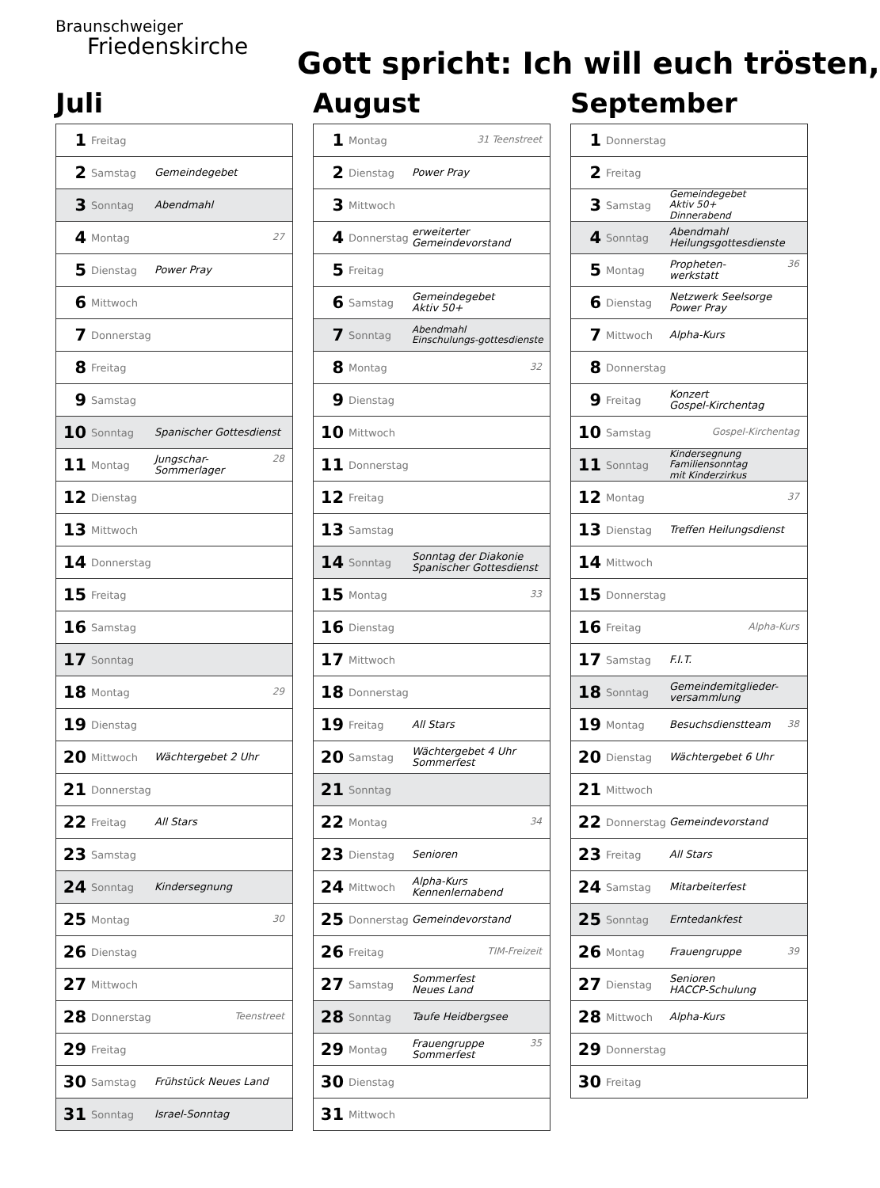Braunschweiger
Friedenskirche
Gott spricht: Ich will euch trösten,
Juli
| 1 | Freitag | |
| 2 | Samstag | Gemeindegebet |
| 3 | Sonntag | Abendmahl |
| 4 | Montag | 27 |
| 5 | Dienstag | Power Pray |
| 6 | Mittwoch | |
| 7 | Donnerstag | |
| 8 | Freitag | |
| 9 | Samstag | |
| 10 | Sonntag | Spanischer Gottesdienst |
| 11 | Montag | 28 Jungschar-Sommerlager |
| 12 | Dienstag | |
| 13 | Mittwoch | |
| 14 | Donnerstag | |
| 15 | Freitag | |
| 16 | Samstag | |
| 17 | Sonntag | |
| 18 | Montag | 29 |
| 19 | Dienstag | |
| 20 | Mittwoch | Wächtergebet 2 Uhr |
| 21 | Donnerstag | |
| 22 | Freitag | All Stars |
| 23 | Samstag | |
| 24 | Sonntag | Kindersegnung |
| 25 | Montag | 30 |
| 26 | Dienstag | |
| 27 | Mittwoch | |
| 28 | Donnerstag | Teenstreet |
| 29 | Freitag | |
| 30 | Samstag | Frühstück Neues Land |
| 31 | Sonntag | Israel-Sonntag |
August
| 1 | Montag | 31 Teenstreet |
| 2 | Dienstag | Power Pray |
| 3 | Mittwoch | |
| 4 | Donnerstag | erweiterter Gemeindevorstand |
| 5 | Freitag | |
| 6 | Samstag | Gemeindegebet Aktiv 50+ |
| 7 | Sonntag | Abendmahl Einschulungs-gottesdienste |
| 8 | Montag | 32 |
| 9 | Dienstag | |
| 10 | Mittwoch | |
| 11 | Donnerstag | |
| 12 | Freitag | |
| 13 | Samstag | |
| 14 | Sonntag | Sonntag der Diakonie Spanischer Gottesdienst |
| 15 | Montag | 33 |
| 16 | Dienstag | |
| 17 | Mittwoch | |
| 18 | Donnerstag | |
| 19 | Freitag | All Stars |
| 20 | Samstag | Wächtergebet 4 Uhr Sommerfest |
| 21 | Sonntag | |
| 22 | Montag | 34 |
| 23 | Dienstag | Senioren |
| 24 | Mittwoch | Alpha-Kurs Kennenlernabend |
| 25 | Donnerstag | Gemeindevorstand |
| 26 | Freitag | TIM-Freizeit |
| 27 | Samstag | Sommerfest Neues Land |
| 28 | Sonntag | Taufe Heidbergsee |
| 29 | Montag | 35 Frauengruppe Sommerfest |
| 30 | Dienstag | |
| 31 | Mittwoch | |
September
| 1 | Donnerstag | |
| 2 | Freitag | |
| 3 | Samstag | Gemeindegebet Aktiv 50+ Dinnerabend |
| 4 | Sonntag | Abendmahl Heilungsgottesdienste |
| 5 | Montag | 36 Propheten- werkstatt |
| 6 | Dienstag | Netzwerk Seelsorge Power Pray |
| 7 | Mittwoch | Alpha-Kurs |
| 8 | Donnerstag | |
| 9 | Freitag | Konzert Gospel-Kirchentag |
| 10 | Samstag | Gospel-Kirchentag |
| 11 | Sonntag | Kindersegnung Familiensonntag mit Kinderzirkus |
| 12 | Montag | 37 |
| 13 | Dienstag | Treffen Heilungsdienst |
| 14 | Mittwoch | |
| 15 | Donnerstag | |
| 16 | Freitag | Alpha-Kurs |
| 17 | Samstag | F.I.T. |
| 18 | Sonntag | Gemeindemitglieder- versammlung |
| 19 | Montag | 38 Besuchsdienstteam |
| 20 | Dienstag | Wächtergebet 6 Uhr |
| 21 | Mittwoch | |
| 22 | Donnerstag | Gemeindevorstand |
| 23 | Freitag | All Stars |
| 24 | Samstag | Mitarbeiterfest |
| 25 | Sonntag | Erntedankfest |
| 26 | Montag | 39 Frauengruppe |
| 27 | Dienstag | Senioren HACCP-Schulung |
| 28 | Mittwoch | Alpha-Kurs |
| 29 | Donnerstag | |
| 30 | Freitag | |